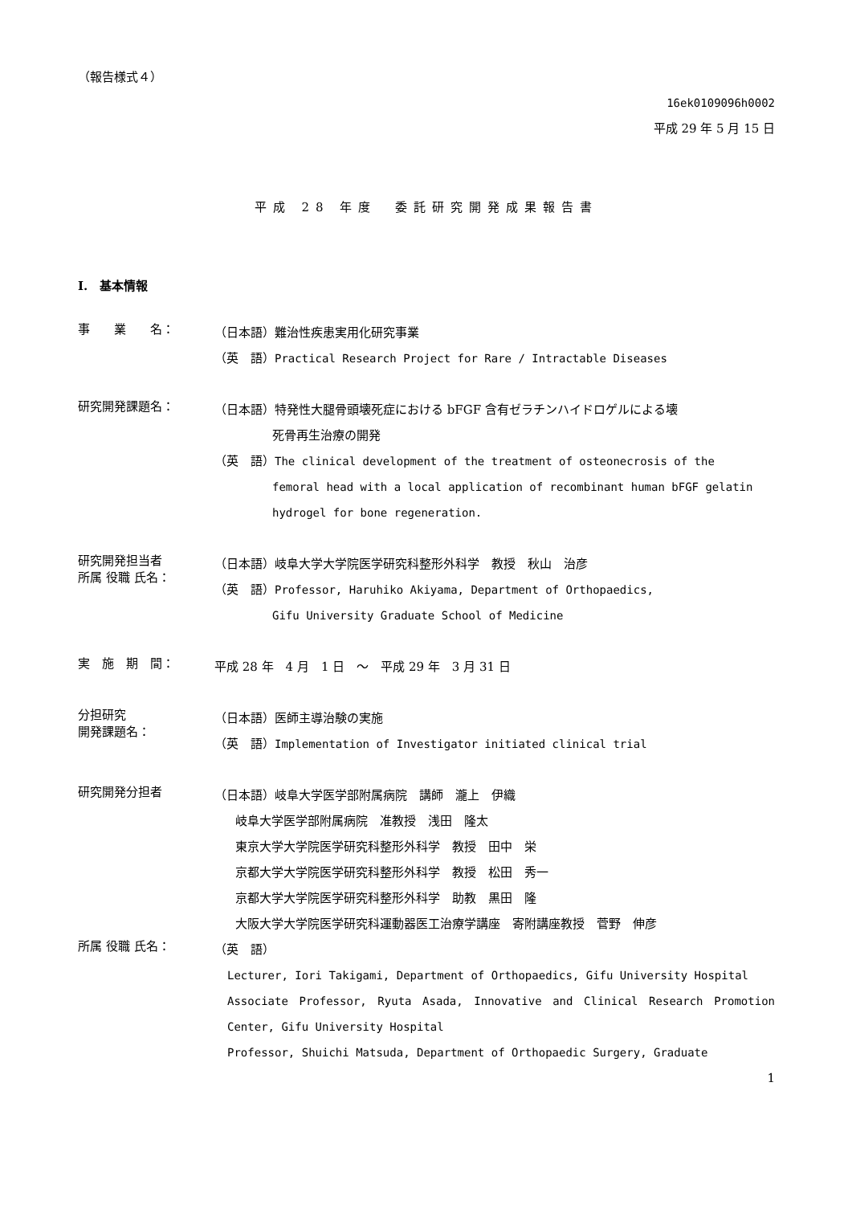（報告様式４）
16ek0109096h0002
平成 29 年 5 月 15 日
平成 28 年度　委託研究開発成果報告書
I.　基本情報
事　　業　　名：
（日本語）難治性疾患実用化研究事業
（英　語）Practical Research Project for Rare / Intractable Diseases
研究開発課題名：
（日本語）特発性大腿骨頭壊死症における bFGF 含有ゼラチンハイドロゲルによる壊
死骨再生治療の開発
（英　語）The clinical development of the treatment of osteonecrosis of the
femoral head with a local application of recombinant human bFGF gelatin
hydrogel for bone regeneration.
研究開発担当者
所属 役職 氏名：
（日本語）岐阜大学大学院医学研究科整形外科学　教授　秋山　治彦
（英　語）Professor, Haruhiko Akiyama, Department of Orthopaedics,
Gifu University Graduate School of Medicine
実　施　期　間：
平成 28 年　4 月　1 日　～　平成 29 年　3 月 31 日
分担研究
開発課題名：
（日本語）医師主導治験の実施
（英　語）Implementation of Investigator initiated clinical trial
研究開発分担者
（日本語）岐阜大学医学部附属病院　講師　瀧上　伊織
岐阜大学医学部附属病院　准教授　浅田　隆太
東京大学大学院医学研究科整形外科学　教授　田中　栄
京都大学大学院医学研究科整形外科学　教授　松田　秀一
京都大学大学院医学研究科整形外科学　助教　黒田　隆
大阪大学大学院医学研究科運動器医工治療学講座　寄附講座教授　菅野　伸彦
所属 役職 氏名：
（英　語）
Lecturer, Iori Takigami, Department of Orthopaedics, Gifu University Hospital
Associate Professor, Ryuta Asada, Innovative and Clinical Research Promotion Center, Gifu University Hospital
Professor, Shuichi Matsuda, Department of Orthopaedic Surgery, Graduate
1